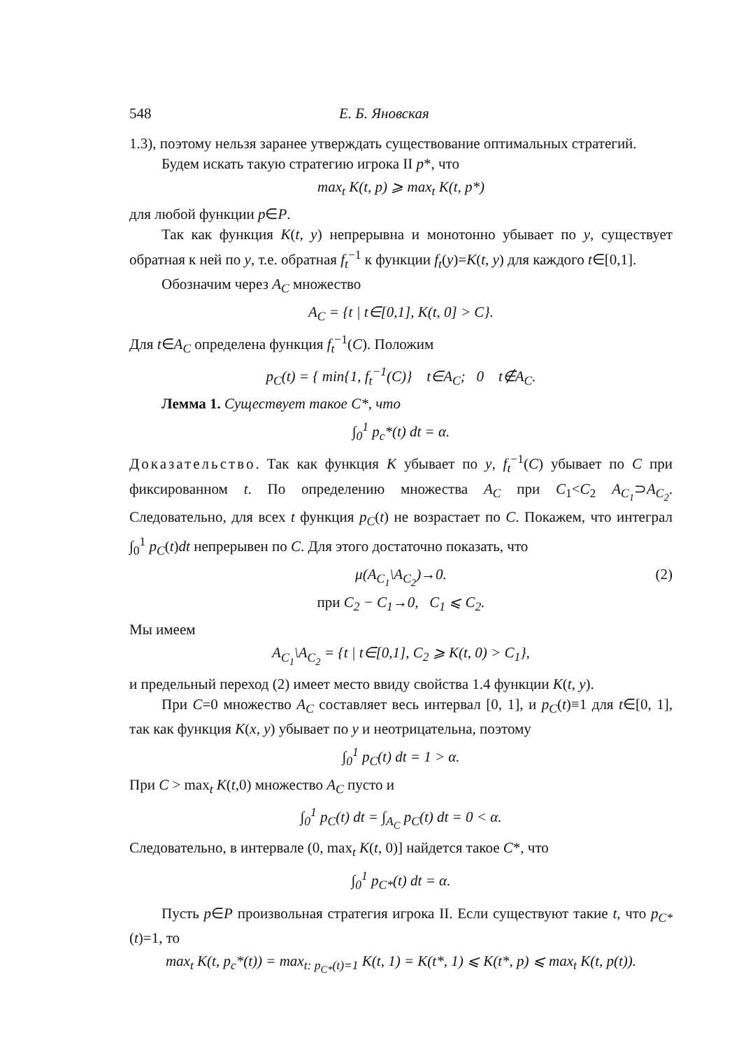548 Е. Б. Яновская
1.3), поэтому нельзя заранее утверждать существование оптимальных стратегий.
Будем искать такую стратегию игрока II p*, что
max<sub>t</sub> K(t, p) ⩾ max<sub>t</sub> K(t, p*)
для любой функции p∈P.
Так как функция K(t, y) непрерывна и монотонно убывает по y, существует обратная к ней по y, т.е. обратная f<sub>t</sub><sup>−1</sup> к функции f<sub>t</sub>(y)=K(t, y) для каждого t∈[0,1].
Обозначим через A<sub>C</sub> множество
A<sub>C</sub> = {t | t∈[0,1], K(t, 0] > C}.
Для t∈A<sub>C</sub> определена функция f<sub>t</sub><sup>−1</sup>(C). Положим
p<sub>C</sub>(t) = { min{1, f<sub>t</sub><sup>−1</sup>(C)} t∈A<sub>C</sub>; 0 t∉A<sub>C</sub>.
Лемма 1. Существует такое C*, что
∫<sub>0</sub><sup>1</sup> p<sub>c</sub>*(t) dt = α.
Доказательство. Так как функция K убывает по y, f<sub>t</sub><sup>−1</sup>(C) убывает по C при фиксированном t. По определению множества A<sub>C</sub> при C<sub>1</sub><C<sub>2</sub> A<sub>C<sub>1</sub></sub>⊃A<sub>C<sub>2</sub></sub>. Следовательно, для всех t функция p<sub>C</sub>(t) не возрастает по C. Покажем, что интеграл ∫<sub>0</sub><sup>1</sup> p<sub>C</sub>(t)dt непрерывен по C. Для этого достаточно показать, что
μ(A<sub>C<sub>1</sub></sub>\A<sub>C<sub>2</sub></sub>)→0.
при C<sub>2</sub> − C<sub>1</sub>→0, C<sub>1</sub> ⩽ C<sub>2</sub>. (2)
Мы имеем
A<sub>C<sub>1</sub></sub>\A<sub>C<sub>2</sub></sub> = {t | t∈[0,1], C<sub>2</sub> ⩾ K(t, 0) > C<sub>1</sub>},
и предельный переход (2) имеет место ввиду свойства 1.4 функции K(t, y).
При C=0 множество A<sub>C</sub> составляет весь интервал [0, 1], и p<sub>C</sub>(t)≡1 для t∈[0, 1], так как функция K(x, y) убывает по y и неотрицательна, поэтому
∫<sub>0</sub><sup>1</sup> p<sub>C</sub>(t) dt = 1 > α.
При C > max<sub>t</sub> K(t,0) множество A<sub>C</sub> пусто и
∫<sub>0</sub><sup>1</sup> p<sub>C</sub>(t) dt = ∫<sub>A<sub>C</sub></sub> p<sub>C</sub>(t) dt = 0 < α.
Следовательно, в интервале (0, max<sub>t</sub> K(t, 0)] найдется такое C*, что
∫<sub>0</sub><sup>1</sup> p<sub>C*</sub>(t) dt = α.
Пусть p∈P произвольная стратегия игрока II. Если существуют такие t, что p<sub>C*</sub>(t)=1, то
max<sub>t</sub> K(t, p<sub>c</sub>*(t)) = max<sub>t: p<sub>C*</sub>(t)=1</sub> K(t, 1) = K(t*, 1) ⩽ K(t*, p) ⩽ max<sub>t</sub> K(t, p(t)).